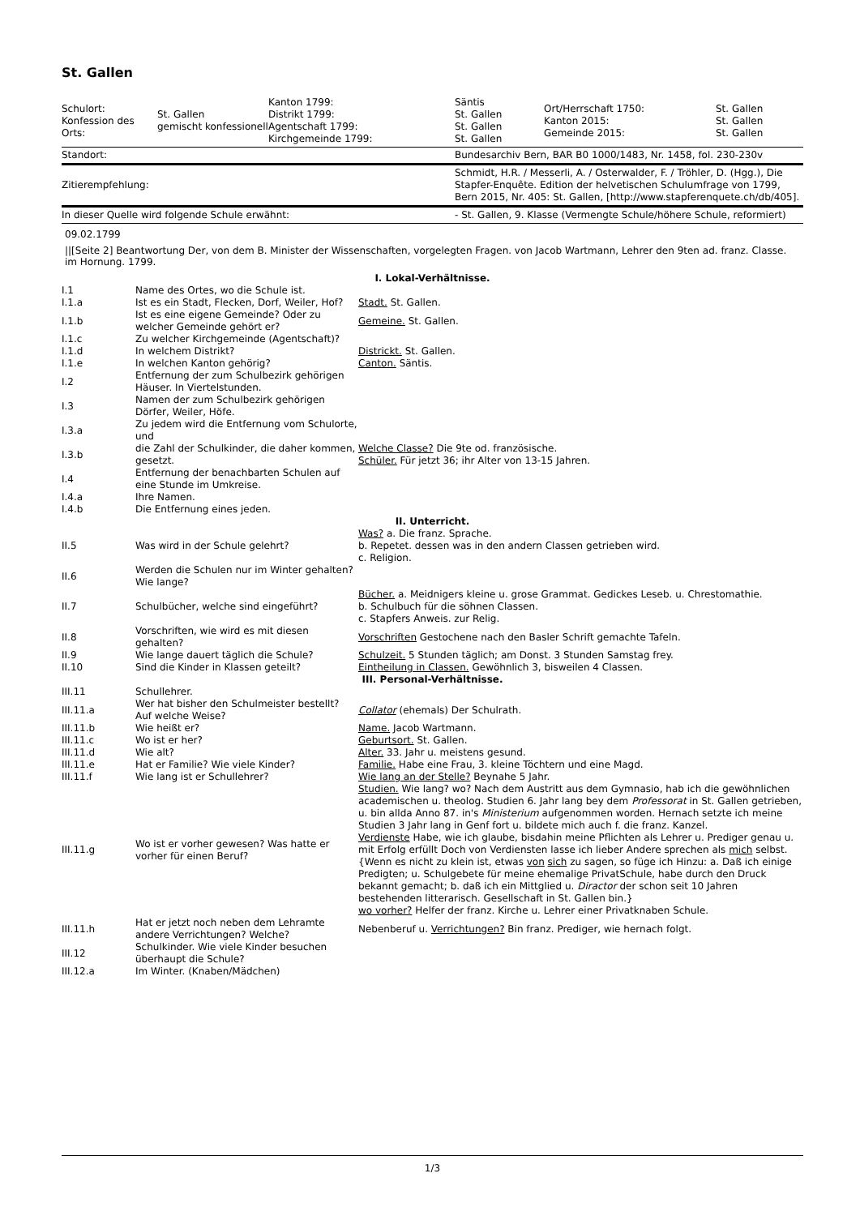St. Gallen
| Schulort: Konfession des Orts: | St. Gallen gemischt konfessionell | Kanton 1799: Distrikt 1799: Agentschaft 1799: Kirchgemeinde 1799: | Säntis St. Gallen St. Gallen St. Gallen | Ort/Herrschaft 1750: Kanton 2015: Gemeinde 2015: | St. Gallen St. Gallen St. Gallen |
| Standort: | | | Bundesarchiv Bern, BAR B0 1000/1483, Nr. 1458, fol. 230-230v | | |
| Zitierempfehlung: | | | Schmidt, H.R. / Messerli, A. / Osterwalder, F. / Tröhler, D. (Hgg.), Die Stapfer-Enquête. Edition der helvetischen Schulumfrage von 1799, Bern 2015, Nr. 405: St. Gallen, [http://www.stapferenquete.ch/db/405]. | | |
| In dieser Quelle wird folgende Schule erwähnt: | | | - St. Gallen, 9. Klasse (Vermengte Schule/höhere Schule, reformiert) | | |
09.02.1799
||[Seite 2] Beantwortung Der, von dem B. Minister der Wissenschaften, vorgelegten Fragen. von Jacob Wartmann, Lehrer den 9ten ad. franz. Classe. im Hornung. 1799.
| I. Lokal-Verhältnisse. | | |
| I.1 | Name des Ortes, wo die Schule ist. | |
| I.1.a | Ist es ein Stadt, Flecken, Dorf, Weiler, Hof? | Stadt. St. Gallen. |
| I.1.b | Ist es eine eigene Gemeinde? Oder zu welcher Gemeinde gehört er? | Gemeine. St. Gallen. |
| I.1.c | Zu welcher Kirchgemeinde (Agentschaft)? | |
| I.1.d | In welchem Distrikt? | Districkt. St. Gallen. |
| I.1.e | In welchen Kanton gehörig? | Canton. Säntis. |
| I.2 | Entfernung der zum Schulbezirk gehörigen Häuser. In Viertelstunden. | |
| I.3 | Namen der zum Schulbezirk gehörigen Dörfer, Weiler, Höfe. | |
| I.3.a | Zu jedem wird die Entfernung vom Schulorte, und | |
| I.3.b | die Zahl der Schulkinder, die daher kommen, gesetzt. | Welche Classe? Die 9te od. französische. Schüler. Für jetzt 36; ihr Alter von 13-15 Jahren. |
| I.4 | Entfernung der benachbarten Schulen auf eine Stunde im Umkreise. | |
| I.4.a | Ihre Namen. | |
| I.4.b | Die Entfernung eines jeden. | |
| II. Unterricht. | | |
| II.5 | Was wird in der Schule gelehrt? | Was? a. Die franz. Sprache. b. Repetet. dessen was in den andern Classen getrieben wird. c. Religion. |
| II.6 | Werden die Schulen nur im Winter gehalten? Wie lange? | |
| II.7 | Schulbücher, welche sind eingeführt? | Bücher. a. Meidnigers kleine u. grose Grammat. Gedickes Leseb. u. Chrestomathie. b. Schulbuch für die söhnen Classen. c. Stapfers Anweis. zur Relig. |
| II.8 | Vorschriften, wie wird es mit diesen gehalten? | Vorschriften Gestochene nach den Basler Schrift gemachte Tafeln. |
| II.9 | Wie lange dauert täglich die Schule? | Schulzeit. 5 Stunden täglich; am Donst. 3 Stunden Samstag frey. |
| II.10 | Sind die Kinder in Klassen geteilt? | Eintheilung in Classen. Gewöhnlich 3, bisweilen 4 Classen. |
| III. Personal-Verhältnisse. | | |
| III.11 | Schullehrer. | |
| III.11.a | Wer hat bisher den Schulmeister bestellt? Auf welche Weise? | Collator (ehemals) Der Schulrath. |
| III.11.b | Wie heißt er? | Name. Jacob Wartmann. |
| III.11.c | Wo ist er her? | Geburtsort. St. Gallen. |
| III.11.d | Wie alt? | Alter. 33. Jahr u. meistens gesund. |
| III.11.e | Hat er Familie? Wie viele Kinder? | Familie. Habe eine Frau, 3. kleine Töchtern und eine Magd. |
| III.11.f | Wie lang ist er Schullehrer? | Wie lang an der Stelle? Beynahe 5 Jahr. |
| III.11.g | Wo ist er vorher gewesen? Was hatte er vorher für einen Beruf? | Studien. Wie lang? wo? Nach dem Austritt aus dem Gymnasio, hab ich die gewöhnlichen academischen u. theolog. Studien 6. Jahr lang bey dem Professorat in St. Gallen getrieben, u. bin allda Anno 87. in's Ministerium aufgenommen worden. Hernach setzte ich meine Studien 3 Jahr lang in Genf fort u. bildete mich auch f. die franz. Kanzel. Verdienste Habe, wie ich glaube, bisdahin meine Pflichten als Lehrer u. Prediger genau u. mit Erfolg erfüllt Doch von Verdiensten lasse ich lieber Andere sprechen als mich selbst. {Wenn es nicht zu klein ist, etwas von sich zu sagen, so füge ich Hinzu: a. Daß ich einige Predigten; u. Schulgebete für meine ehemalige PrivatSchule, habe durch den Druck bekannt gemacht; b. daß ich ein Mittglied u. Diractor der schon seit 10 Jahren bestehenden litterarisch. Gesellschaft in St. Gallen bin.} wo vorher? Helfer der franz. Kirche u. Lehrer einer Privatknaben Schule. |
| III.11.h | Hat er jetzt noch neben dem Lehramte andere Verrichtungen? Welche? | Nebenberuf u. Verrichtungen? Bin franz. Prediger, wie hernach folgt. |
| III.12 | Schulkinder. Wie viele Kinder besuchen überhaupt die Schule? | |
| III.12.a | Im Winter. (Knaben/Mädchen) | |
1/3